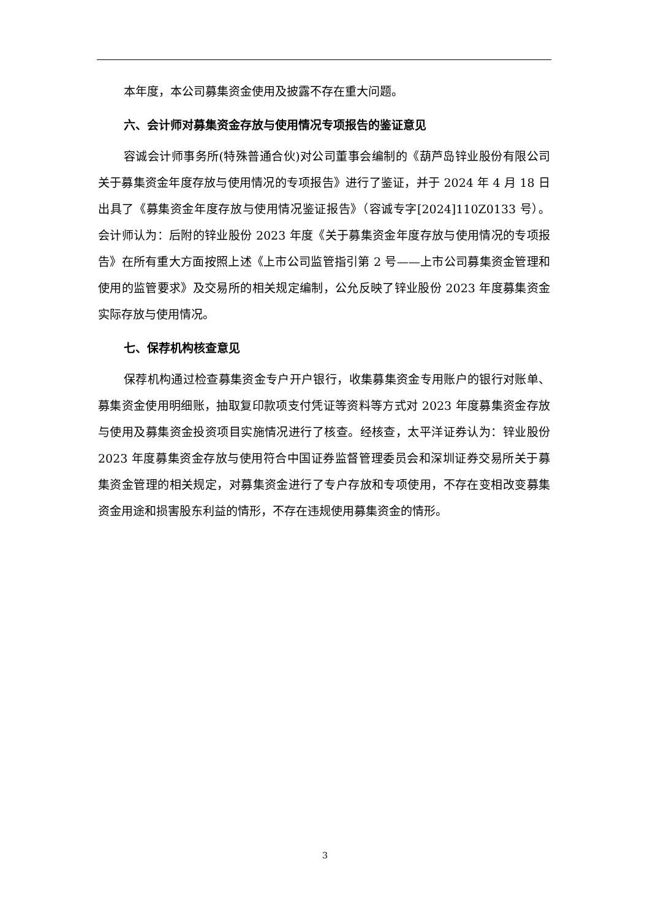本年度，本公司募集资金使用及披露不存在重大问题。
六、会计师对募集资金存放与使用情况专项报告的鉴证意见
容诚会计师事务所(特殊普通合伙)对公司董事会编制的《葫芦岛锌业股份有限公司关于募集资金年度存放与使用情况的专项报告》进行了鉴证，并于 2024 年 4 月 18 日出具了《募集资金年度存放与使用情况鉴证报告》（容诚专字[2024]110Z0133 号）。会计师认为：后附的锌业股份 2023 年度《关于募集资金年度存放与使用情况的专项报告》在所有重大方面按照上述《上市公司监管指引第 2 号——上市公司募集资金管理和使用的监管要求》及交易所的相关规定编制，公允反映了锌业股份 2023 年度募集资金实际存放与使用情况。
七、保荐机构核查意见
保荐机构通过检查募集资金专户开户银行，收集募集资金专用账户的银行对账单、募集资金使用明细账，抽取复印款项支付凭证等资料等方式对 2023 年度募集资金存放与使用及募集资金投资项目实施情况进行了核查。经核查，太平洋证券认为：锌业股份 2023 年度募集资金存放与使用符合中国证券监督管理委员会和深圳证券交易所关于募集资金管理的相关规定，对募集资金进行了专户存放和专项使用，不存在变相改变募集资金用途和损害股东利益的情形，不存在违规使用募集资金的情形。
3